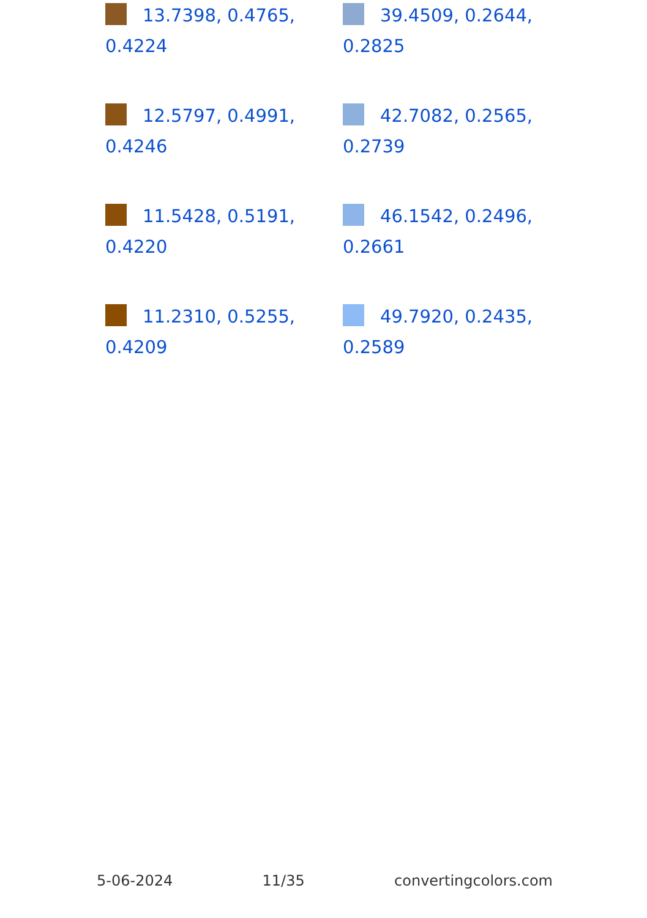13.7398, 0.4765, 0.4224
39.4509, 0.2644, 0.2825
12.5797, 0.4991, 0.4246
42.7082, 0.2565, 0.2739
11.5428, 0.5191, 0.4220
46.1542, 0.2496, 0.2661
11.2310, 0.5255, 0.4209
49.7920, 0.2435, 0.2589
5-06-2024 11/35 convertingcolors.com